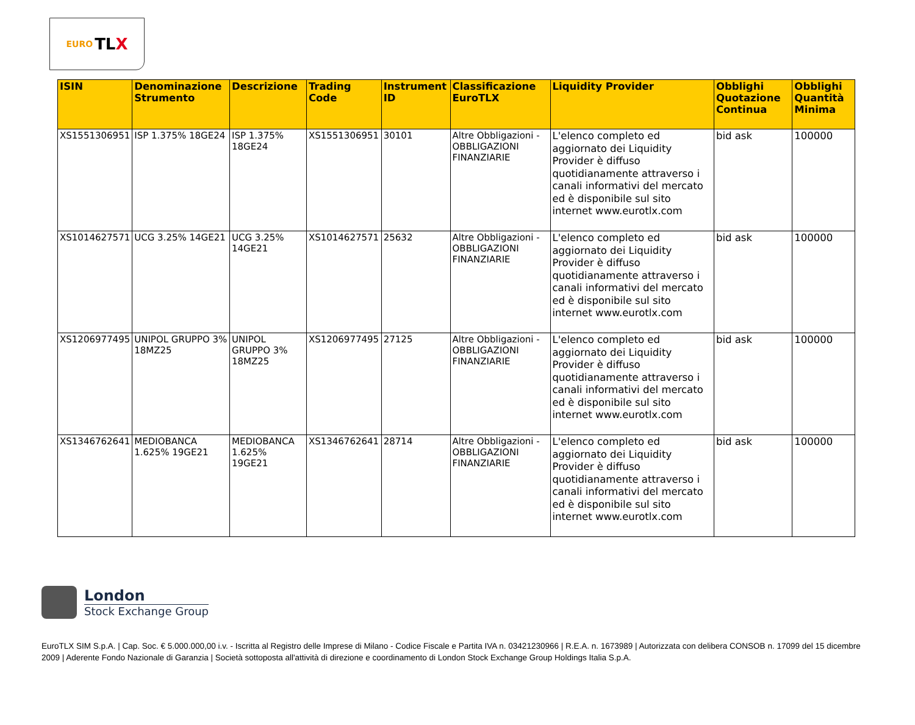EURO TL X
| ISIN | Denominazione Strumento | Descrizione | Trading Code | Instrument ID | Classificazione EuroTLX | Liquidity Provider | Obblighi Quotazione Continua | Obblighi Quantità Minima |
| --- | --- | --- | --- | --- | --- | --- | --- | --- |
| XS1551306951 | ISP 1.375% 18GE24 | ISP 1.375% 18GE24 | XS1551306951 | 30101 | Altre Obbligazioni - OBBLIGAZIONI FINANZIARIE | L'elenco completo ed aggiornato dei Liquidity Provider è diffuso quotidianamente attraverso i canali informativi del mercato ed è disponibile sul sito internet www.eurotlx.com | bid ask | 100000 |
| XS1014627571 | UCG 3.25% 14GE21 | UCG 3.25% 14GE21 | XS1014627571 | 25632 | Altre Obbligazioni - OBBLIGAZIONI FINANZIARIE | L'elenco completo ed aggiornato dei Liquidity Provider è diffuso quotidianamente attraverso i canali informativi del mercato ed è disponibile sul sito internet www.eurotlx.com | bid ask | 100000 |
| XS1206977495 | UNIPOL GRUPPO 3% 18MZ25 | UNIPOL GRUPPO 3% 18MZ25 | XS1206977495 | 27125 | Altre Obbligazioni - OBBLIGAZIONI FINANZIARIE | L'elenco completo ed aggiornato dei Liquidity Provider è diffuso quotidianamente attraverso i canali informativi del mercato ed è disponibile sul sito internet www.eurotlx.com | bid ask | 100000 |
| XS1346762641 | MEDIOBANCA 1.625% 19GE21 | MEDIOBANCA 1.625% 19GE21 | XS1346762641 | 28714 | Altre Obbligazioni - OBBLIGAZIONI FINANZIARIE | L'elenco completo ed aggiornato dei Liquidity Provider è diffuso quotidianamente attraverso i canali informativi del mercato ed è disponibile sul sito internet www.eurotlx.com | bid ask | 100000 |
London
Stock Exchange Group
EuroTLX SIM S.p.A. | Cap. Soc. € 5.000.000,00 i.v. - Iscritta al Registro delle Imprese di Milano - Codice Fiscale e Partita IVA n. 03421230966 | R.E.A. n. 1673989 | Autorizzata con delibera CONSOB n. 17099 del 15 dicembre 2009 | Aderente Fondo Nazionale di Garanzia | Società sottoposta all'attività di direzione e coordinamento di London Stock Exchange Group Holdings Italia S.p.A.